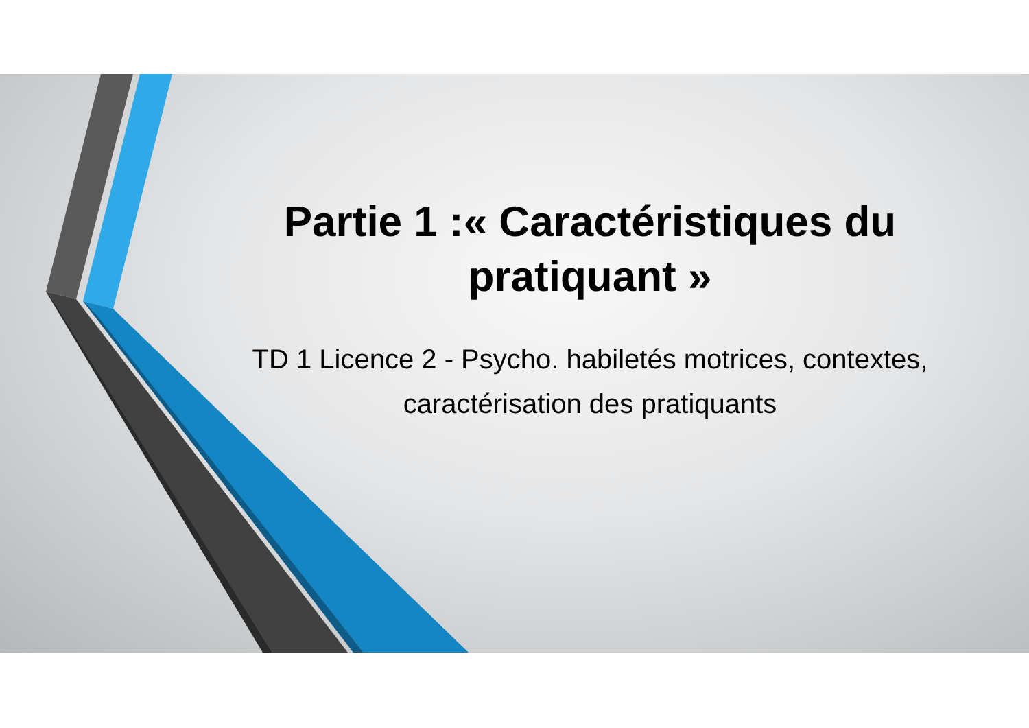Partie 1 :« Caractéristiques du pratiquant »
TD 1 Licence 2 - Psycho. habiletés motrices, contextes, caractérisation des pratiquants